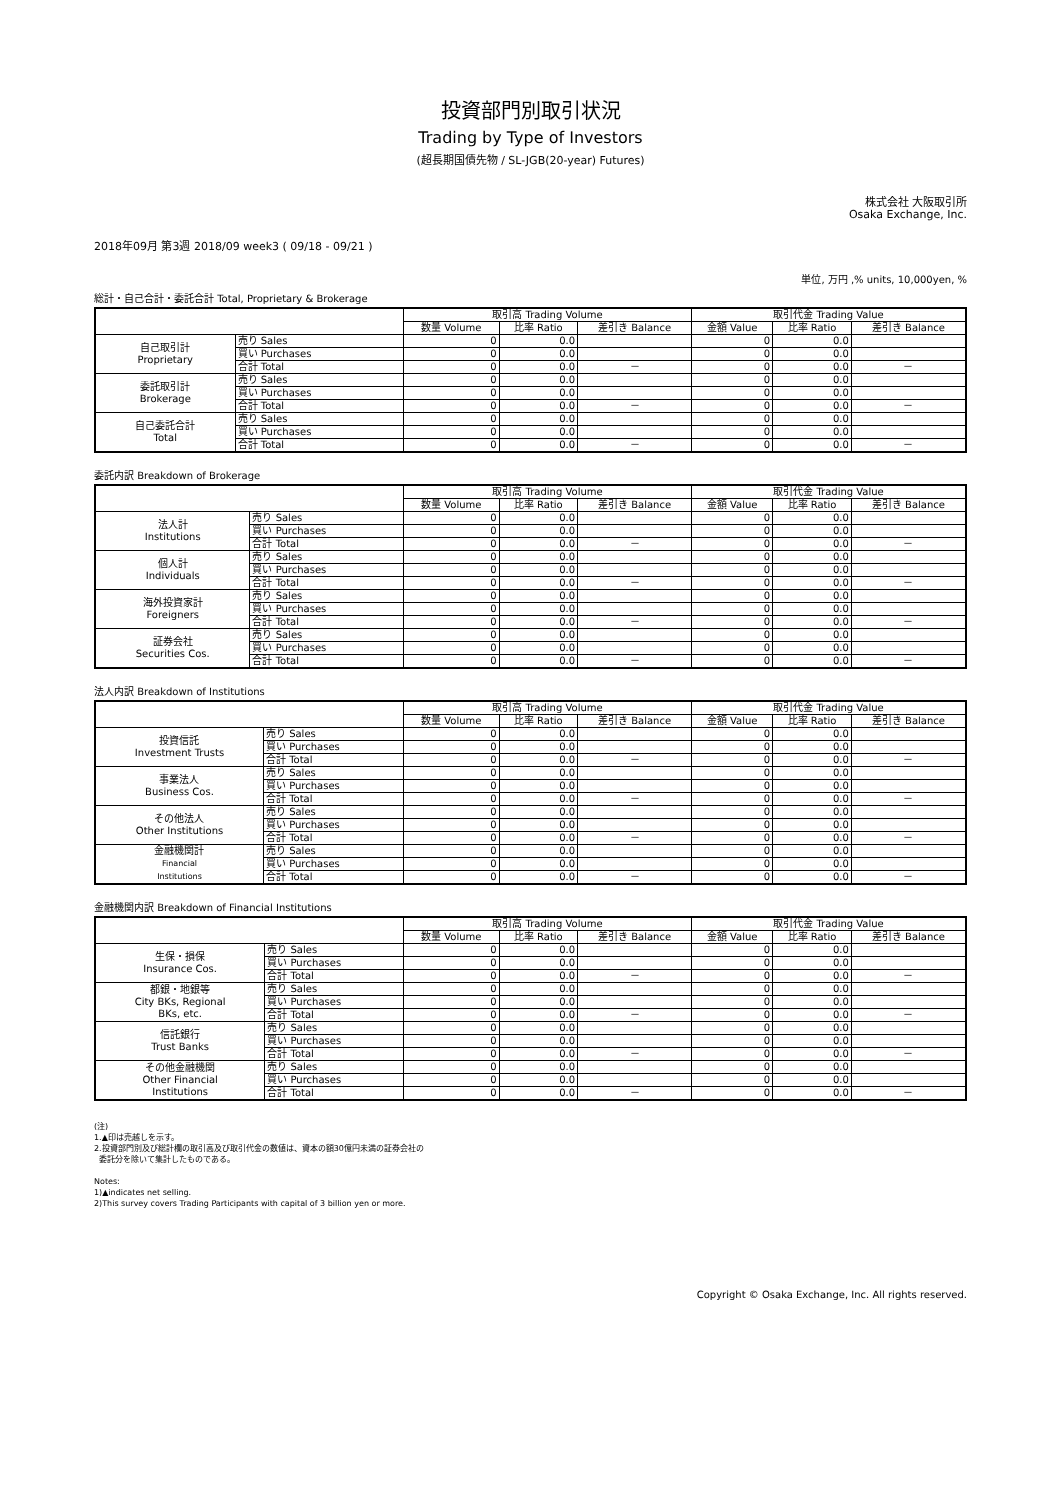投資部門別取引状況
Trading by Type of Investors
(超長期国債先物 / SL-JGB(20-year) Futures)
株式会社 大阪取引所
Osaka Exchange, Inc.
2018年09月 第3週 2018/09 week3 ( 09/18 - 09/21 )
単位, 万円 ,% units, 10,000yen, %
総計・自己合計・委託合計 Total, Proprietary & Brokerage
| | | 取引高 Trading Volume | | | 取引代金 Trading Value | | |
| --- | --- | --- | --- | --- | --- | --- | --- |
| | | 数量 Volume | 比率 Ratio | 差引き Balance | 金額 Value | 比率 Ratio | 差引き Balance |
| 自己取引計 Proprietary | 売り Sales | 0 | 0.0 | | 0 | 0.0 | |
| | 買い Purchases | 0 | 0.0 | | 0 | 0.0 | |
| | 合計 Total | 0 | 0.0 | － | 0 | 0.0 | － |
| 委託取引計 Brokerage | 売り Sales | 0 | 0.0 | | 0 | 0.0 | |
| | 買い Purchases | 0 | 0.0 | | 0 | 0.0 | |
| | 合計 Total | 0 | 0.0 | － | 0 | 0.0 | － |
| 自己委託合計 Total | 売り Sales | 0 | 0.0 | | 0 | 0.0 | |
| | 買い Purchases | 0 | 0.0 | | 0 | 0.0 | |
| | 合計 Total | 0 | 0.0 | － | 0 | 0.0 | － |
委託内訳 Breakdown of Brokerage
| | | 取引高 Trading Volume | | | 取引代金 Trading Value | | |
| --- | --- | --- | --- | --- | --- | --- | --- |
| | | 数量 Volume | 比率 Ratio | 差引き Balance | 金額 Value | 比率 Ratio | 差引き Balance |
| 法人計 Institutions | 売り Sales | 0 | 0.0 | | 0 | 0.0 | |
| | 買い Purchases | 0 | 0.0 | | 0 | 0.0 | |
| | 合計 Total | 0 | 0.0 | － | 0 | 0.0 | － |
| 個人計 Individuals | 売り Sales | 0 | 0.0 | | 0 | 0.0 | |
| | 買い Purchases | 0 | 0.0 | | 0 | 0.0 | |
| | 合計 Total | 0 | 0.0 | － | 0 | 0.0 | － |
| 海外投資家計 Foreigners | 売り Sales | 0 | 0.0 | | 0 | 0.0 | |
| | 買い Purchases | 0 | 0.0 | | 0 | 0.0 | |
| | 合計 Total | 0 | 0.0 | － | 0 | 0.0 | － |
| 証券会社 Securities Cos. | 売り Sales | 0 | 0.0 | | 0 | 0.0 | |
| | 買い Purchases | 0 | 0.0 | | 0 | 0.0 | |
| | 合計 Total | 0 | 0.0 | － | 0 | 0.0 | － |
法人内訳 Breakdown of Institutions
| | | 取引高 Trading Volume | | | 取引代金 Trading Value | | |
| --- | --- | --- | --- | --- | --- | --- | --- |
| | | 数量 Volume | 比率 Ratio | 差引き Balance | 金額 Value | 比率 Ratio | 差引き Balance |
| 投資信託 Investment Trusts | 売り Sales | 0 | 0.0 | | 0 | 0.0 | |
| | 買い Purchases | 0 | 0.0 | | 0 | 0.0 | |
| | 合計 Total | 0 | 0.0 | － | 0 | 0.0 | － |
| 事業法人 Business Cos. | 売り Sales | 0 | 0.0 | | 0 | 0.0 | |
| | 買い Purchases | 0 | 0.0 | | 0 | 0.0 | |
| | 合計 Total | 0 | 0.0 | － | 0 | 0.0 | － |
| その他法人 Other Institutions | 売り Sales | 0 | 0.0 | | 0 | 0.0 | |
| | 買い Purchases | 0 | 0.0 | | 0 | 0.0 | |
| | 合計 Total | 0 | 0.0 | － | 0 | 0.0 | － |
| 金融機関計 Financial Institutions | 売り Sales | 0 | 0.0 | | 0 | 0.0 | |
| | 買い Purchases | 0 | 0.0 | | 0 | 0.0 | |
| | 合計 Total | 0 | 0.0 | － | 0 | 0.0 | － |
金融機関内訳 Breakdown of Financial Institutions
| | | 取引高 Trading Volume | | | 取引代金 Trading Value | | |
| --- | --- | --- | --- | --- | --- | --- | --- |
| | | 数量 Volume | 比率 Ratio | 差引き Balance | 金額 Value | 比率 Ratio | 差引き Balance |
| 生保・損保 Insurance Cos. | 売り Sales | 0 | 0.0 | | 0 | 0.0 | |
| | 買い Purchases | 0 | 0.0 | | 0 | 0.0 | |
| | 合計 Total | 0 | 0.0 | － | 0 | 0.0 | － |
| 都銀・地銀等 City BKs, Regional BKs, etc. | 売り Sales | 0 | 0.0 | | 0 | 0.0 | |
| | 買い Purchases | 0 | 0.0 | | 0 | 0.0 | |
| | 合計 Total | 0 | 0.0 | － | 0 | 0.0 | － |
| 信託銀行 Trust Banks | 売り Sales | 0 | 0.0 | | 0 | 0.0 | |
| | 買い Purchases | 0 | 0.0 | | 0 | 0.0 | |
| | 合計 Total | 0 | 0.0 | － | 0 | 0.0 | － |
| その他金融機関 Other Financial Institutions | 売り Sales | 0 | 0.0 | | 0 | 0.0 | |
| | 買い Purchases | 0 | 0.0 | | 0 | 0.0 | |
| | 合計 Total | 0 | 0.0 | － | 0 | 0.0 | － |
(注)
1.▲印は売越しを示す。
2.投資部門別及び総計欄の取引高及び取引代金の数値は、資本の額30億円未満の証券会社の
委託分を除いて集計したものである。
Notes:
1)▲indicates net selling.
2)This survey covers Trading Participants with capital of 3 billion yen or more.
Copyright © Osaka Exchange, Inc. All rights reserved.